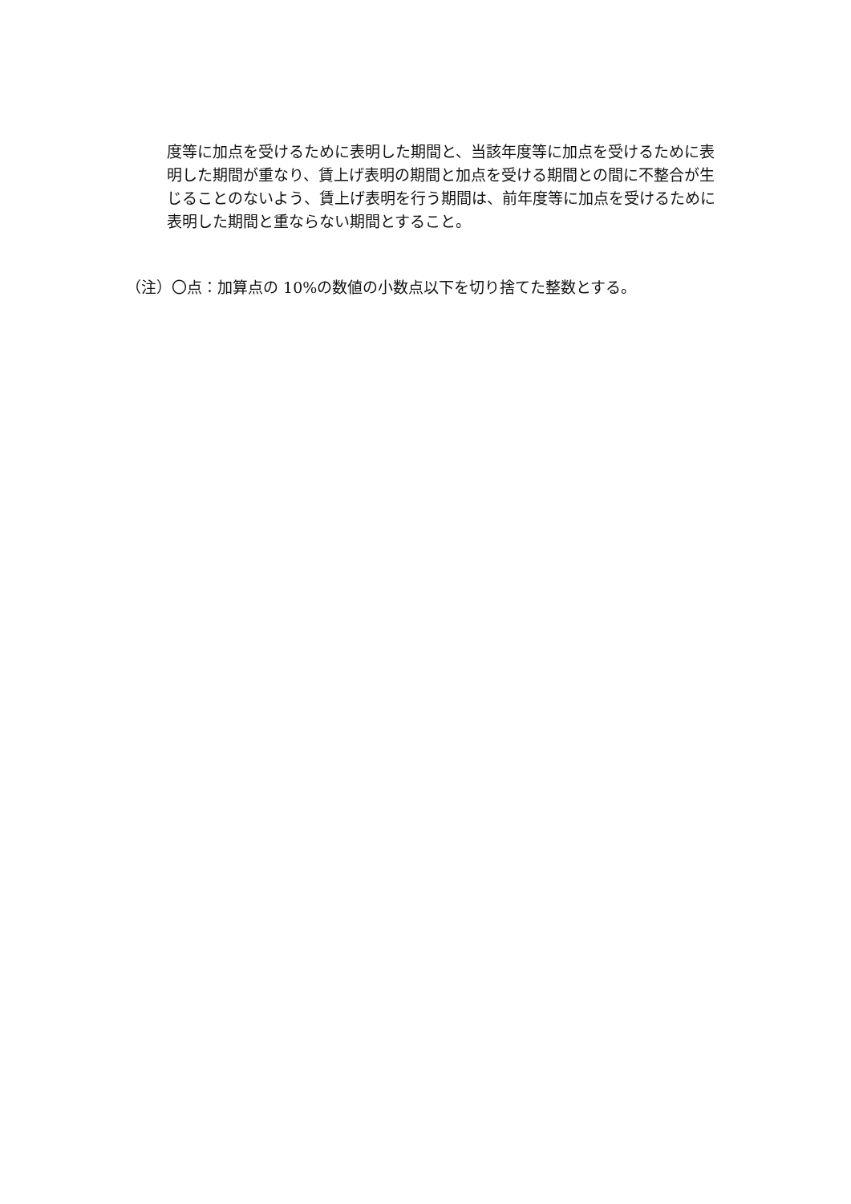度等に加点を受けるために表明した期間と、当該年度等に加点を受けるために表明した期間が重なり、賃上げ表明の期間と加点を受ける期間との間に不整合が生じることのないよう、賃上げ表明を行う期間は、前年度等に加点を受けるために表明した期間と重ならない期間とすること。
（注）〇点：加算点の 10%の数値の小数点以下を切り捨てた整数とする。